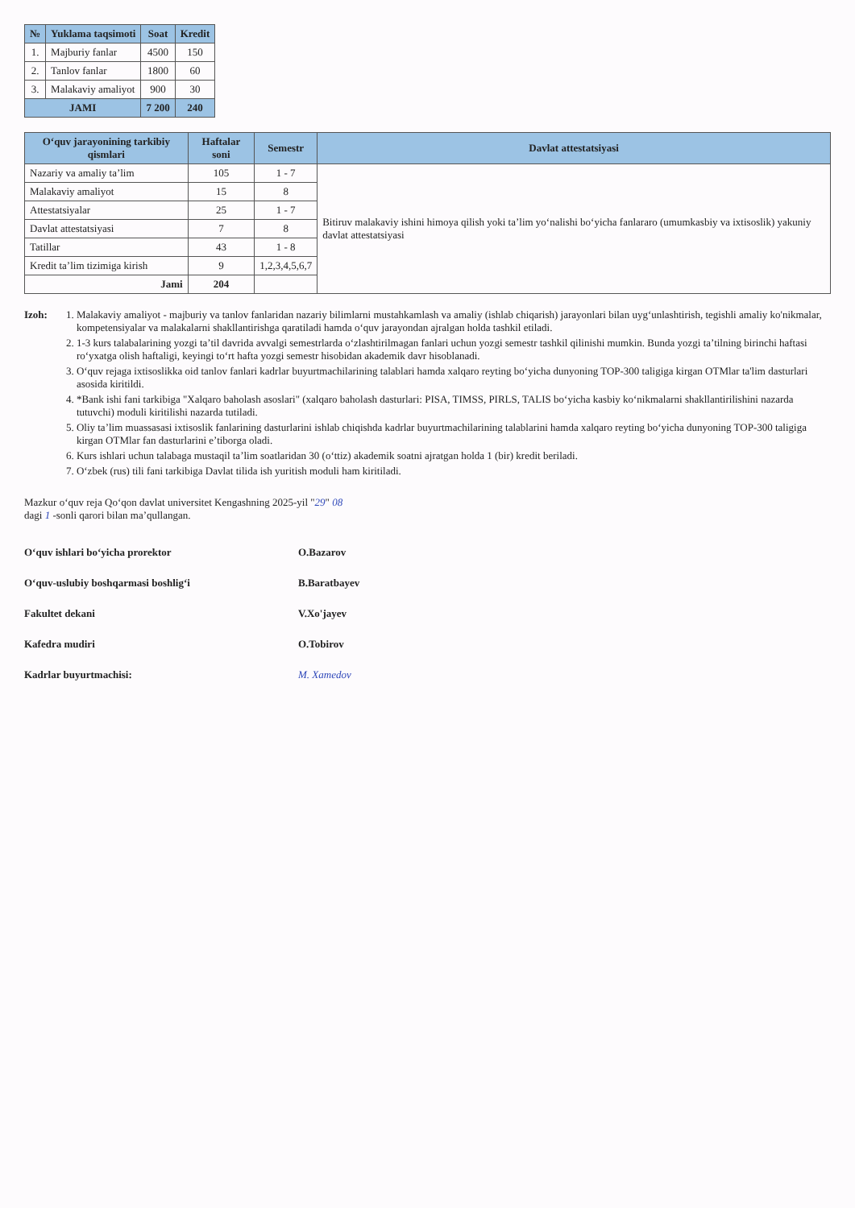| № | Yuklama taqsimoti | Soat | Kredit |
| --- | --- | --- | --- |
| 1. | Majburiy fanlar | 4500 | 150 |
| 2. | Tanlov fanlar | 1800 | 60 |
| 3. | Malakaviy amaliyot | 900 | 30 |
| JAMI | | 7 200 | 240 |
| O‘quv jarayonining tarkibiy qismlari | Haftalar soni | Semestr | Davlat attestatsiyasi |
| --- | --- | --- | --- |
| Nazariy va amaliy ta’lim | 105 | 1 - 7 | Bitiruv malakaviy ishini himoya qilish yoki ta’lim yo‘nalishi bo‘yicha fanlararo (umumkasbiy va ixtisoslik) yakuniy davlat attestatsiyasi |
| Malakaviy amaliyot | 15 | 8 | |
| Attestatsiyalar | 25 | 1 - 7 | |
| Davlat attestatsiyasi | 7 | 8 | |
| Tatillar | 43 | 1 - 8 | |
| Kredit ta’lim tizimiga kirish | 9 | 1,2,3,4,5,6,7 | |
| Jami | 204 | | |
Izoh: 1. Malakaviy amaliyot - majburiy va tanlov fanlaridan nazariy bilimlarni mustahkamlash va amaliy (ishlab chiqarish) jarayonlari bilan uyg‘unlashtirish, tegishli amaliy ko'nikmalar, kompetensiyalar va malakalarni shakllantirishga qaratiladi hamda o‘quv jarayondan ajralgan holda tashkil etiladi.
2. 1-3 kurs talabalarining yozgi ta’til davrida avvalgi semestrlarda o‘zlashtirilmagan fanlari uchun yozgi semestr tashkil qilinishi mumkin. Bunda yozgi ta’tilning birinchi haftasi ro‘yxatga olish haftaligi, keyingi to‘rt hafta yozgi semestr hisobidan akademik davr hisoblanadi.
3. O‘quv rejaga ixtisoslikka oid tanlov fanlari kadrlar buyurtmachilarining talablari hamda xalqaro reyting bo‘yicha dunyoning TOP-300 taligiga kirgan OTMlar ta'lim dasturlari asosida kiritildi.
4. *Bank ishi fani tarkibiga "Xalqaro baholash asoslari" (xalqaro baholash dasturlari: PISA, TIMSS, PIRLS, TALIS bo‘yicha kasbiy ko‘nikmalarni shakllantirilishini nazarda tutuvchi) moduli kiritilishi nazarda tutiladi.
5. Oliy ta’lim muassasasi ixtisoslik fanlarining dasturlarini ishlab chiqishda kadrlar buyurtmachilarining talablarini hamda xalqaro reyting bo‘yicha dunyoning TOP-300 taligiga kirgan OTMlar fan dasturlarini e’tiborga oladi.
6. Kurs ishlari uchun talabaga mustaqil ta’lim soatlaridan 30 (o‘ttiz) akademik soatni ajratgan holda 1 (bir) kredit beriladi.
7. O‘zbek (rus) tili fani tarkibiga Davlat tilida ish yuritish moduli ham kiritiladi.
Mazkur o‘quv reja Qo‘qon davlat universitet Kengashning 2025-yil "29" 08
dagi 1 -sonli qarori bilan ma’qullangan.
O‘quv ishlari bo‘yicha prorektor
O.Bazarov
O‘quv-uslubiy boshqarmasi boshlig‘i
B.Baratbayev
Fakultet dekani
V.Xo'jayev
Kafedra mudiri
O.Tobirov
Kadrlar buyurtmachisi:
M. Xamedov